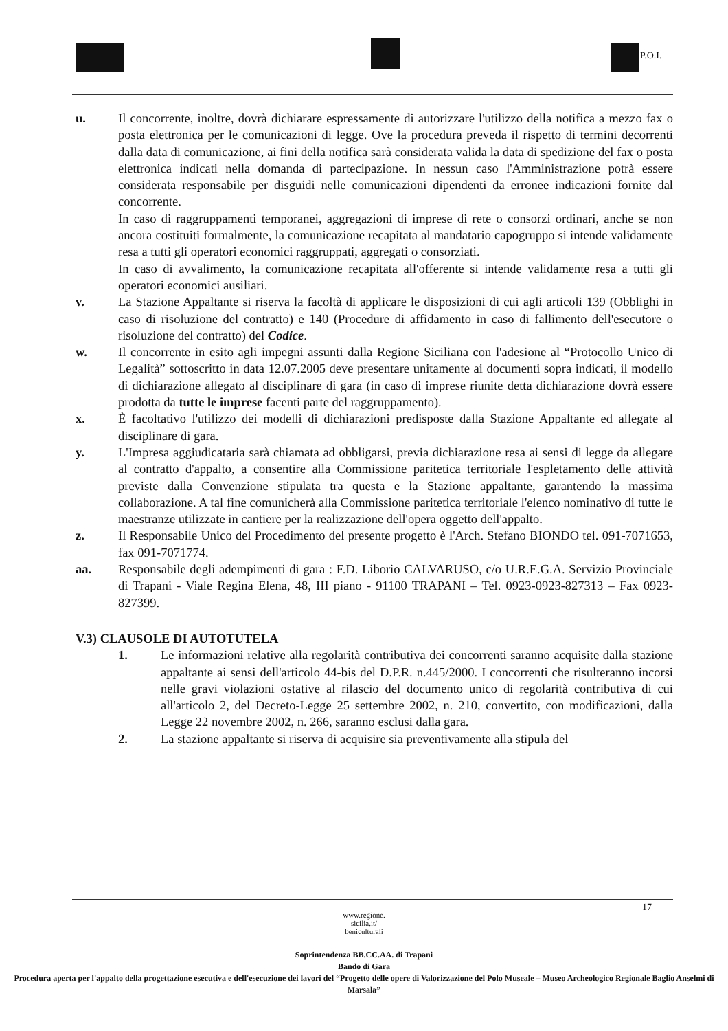P.O.I.
u. Il concorrente, inoltre, dovrà dichiarare espressamente di autorizzare l'utilizzo della notifica a mezzo fax o posta elettronica per le comunicazioni di legge. Ove la procedura preveda il rispetto di termini decorrenti dalla data di comunicazione, ai fini della notifica sarà considerata valida la data di spedizione del fax o posta elettronica indicati nella domanda di partecipazione. In nessun caso l'Amministrazione potrà essere considerata responsabile per disguidi nelle comunicazioni dipendenti da erronee indicazioni fornite dal concorrente.
In caso di raggruppamenti temporanei, aggregazioni di imprese di rete o consorzi ordinari, anche se non ancora costituiti formalmente, la comunicazione recapitata al mandatario capogruppo si intende validamente resa a tutti gli operatori economici raggruppati, aggregati o consorziati.
In caso di avvalimento, la comunicazione recapitata all'offerente si intende validamente resa a tutti gli operatori economici ausiliari.
v. La Stazione Appaltante si riserva la facoltà di applicare le disposizioni di cui agli articoli 139 (Obblighi in caso di risoluzione del contratto) e 140 (Procedure di affidamento in caso di fallimento dell'esecutore o risoluzione del contratto) del Codice.
w. Il concorrente in esito agli impegni assunti dalla Regione Siciliana con l'adesione al “Protocollo Unico di Legalità” sottoscritto in data 12.07.2005 deve presentare unitamente ai documenti sopra indicati, il modello di dichiarazione allegato al disciplinare di gara (in caso di imprese riunite detta dichiarazione dovrà essere prodotta da tutte le imprese facenti parte del raggruppamento).
x. È facoltativo l'utilizzo dei modelli di dichiarazioni predisposte dalla Stazione Appaltante ed allegate al disciplinare di gara.
y. L'Impresa aggiudicataria sarà chiamata ad obbligarsi, previa dichiarazione resa ai sensi di legge da allegare al contratto d'appalto, a consentire alla Commissione paritetica territoriale l'espletamento delle attività previste dalla Convenzione stipulata tra questa e la Stazione appaltante, garantendo la massima collaborazione. A tal fine comunicherà alla Commissione paritetica territoriale l'elenco nominativo di tutte le maestranze utilizzate in cantiere per la realizzazione dell'opera oggetto dell'appalto.
z. Il Responsabile Unico del Procedimento del presente progetto è l'Arch. Stefano BIONDO tel. 091-7071653, fax 091-7071774.
aa. Responsabile degli adempimenti di gara : F.D. Liborio CALVARUSO, c/o U.R.E.G.A. Servizio Provinciale di Trapani - Viale Regina Elena, 48, III piano - 91100 TRAPANI – Tel. 0923-0923-827313 – Fax 0923-827399.
V.3) CLAUSOLE DI AUTOTUTELA
1. Le informazioni relative alla regolarità contributiva dei concorrenti saranno acquisite dalla stazione appaltante ai sensi dell'articolo 44-bis del D.P.R. n.445/2000. I concorrenti che risulteranno incorsi nelle gravi violazioni ostative al rilascio del documento unico di regolarità contributiva di cui all'articolo 2, del Decreto-Legge 25 settembre 2002, n. 210, convertito, con modificazioni, dalla Legge 22 novembre 2002, n. 266, saranno esclusi dalla gara.
2. La stazione appaltante si riserva di acquisire sia preventivamente alla stipula del
17
www.regione.
sicilia.it/
beniculturali
Soprintendenza BB.CC.AA. di Trapani
Bando di Gara
Procedura aperta per l'appalto della progettazione esecutiva e dell'esecuzione dei lavori del “Progetto delle opere di Valorizzazione del Polo Museale – Museo Archeologico Regionale Baglio Anselmi di Marsala”